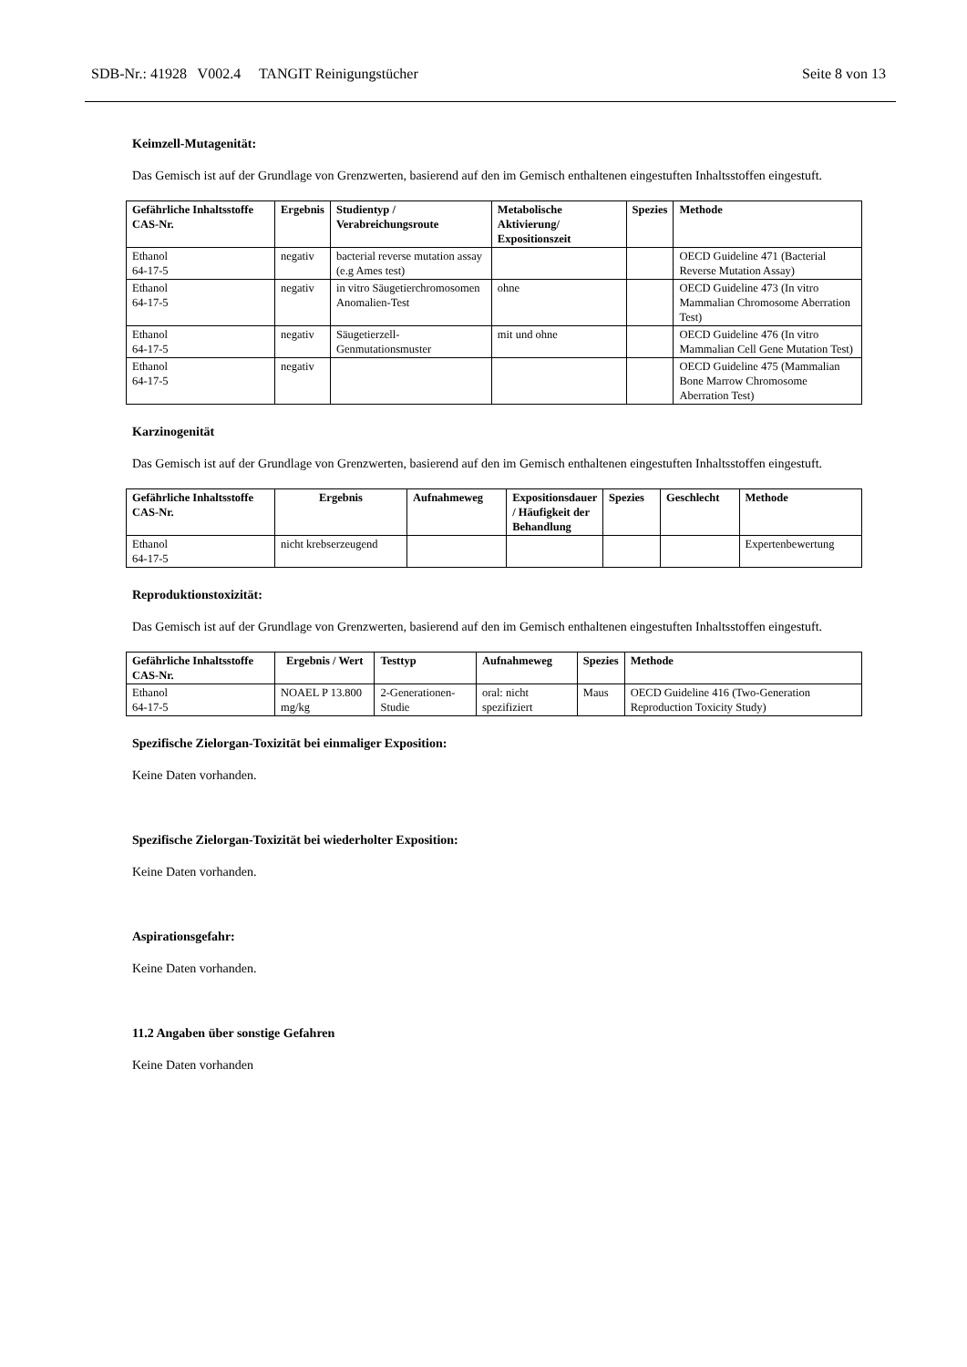SDB-Nr.: 41928 V002.4 TANGIT Reinigungstücher Seite 8 von 13
Keimzell-Mutagenität:
Das Gemisch ist auf der Grundlage von Grenzwerten, basierend auf den im Gemisch enthaltenen eingestuften Inhaltsstoffen eingestuft.
| Gefährliche Inhaltsstoffe CAS-Nr. | Ergebnis | Studientyp / Verabreichungsroute | Metabolische Aktivierung/ Expositionszeit | Spezies | Methode |
| --- | --- | --- | --- | --- | --- |
| Ethanol 64-17-5 | negativ | bacterial reverse mutation assay (e.g Ames test) | | | OECD Guideline 471 (Bacterial Reverse Mutation Assay) |
| Ethanol 64-17-5 | negativ | in vitro Säugetierchromosomen Anomalien-Test | ohne | | OECD Guideline 473 (In vitro Mammalian Chromosome Aberration Test) |
| Ethanol 64-17-5 | negativ | Säugetierzell-Genmutationsmuster | mit und ohne | | OECD Guideline 476 (In vitro Mammalian Cell Gene Mutation Test) |
| Ethanol 64-17-5 | negativ | | | | OECD Guideline 475 (Mammalian Bone Marrow Chromosome Aberration Test) |
Karzinogenität
Das Gemisch ist auf der Grundlage von Grenzwerten, basierend auf den im Gemisch enthaltenen eingestuften Inhaltsstoffen eingestuft.
| Gefährliche Inhaltsstoffe CAS-Nr. | Ergebnis | Aufnahmeweg | Expositionsdauer / Häufigkeit der Behandlung | Spezies | Geschlecht | Methode |
| --- | --- | --- | --- | --- | --- | --- |
| Ethanol 64-17-5 | nicht krebserzeugend | | | | | Expertenbewertung |
Reproduktionstoxizität:
Das Gemisch ist auf der Grundlage von Grenzwerten, basierend auf den im Gemisch enthaltenen eingestuften Inhaltsstoffen eingestuft.
| Gefährliche Inhaltsstoffe CAS-Nr. | Ergebnis / Wert | Testtyp | Aufnahmeweg | Spezies | Methode |
| --- | --- | --- | --- | --- | --- |
| Ethanol 64-17-5 | NOAEL P 13.800 mg/kg | 2-Generationen-Studie | oral: nicht spezifiziert | Maus | OECD Guideline 416 (Two-Generation Reproduction Toxicity Study) |
Spezifische Zielorgan-Toxizität bei einmaliger Exposition:
Keine Daten vorhanden.
Spezifische Zielorgan-Toxizität bei wiederholter Exposition:
Keine Daten vorhanden.
Aspirationsgefahr:
Keine Daten vorhanden.
11.2 Angaben über sonstige Gefahren
Keine Daten vorhanden